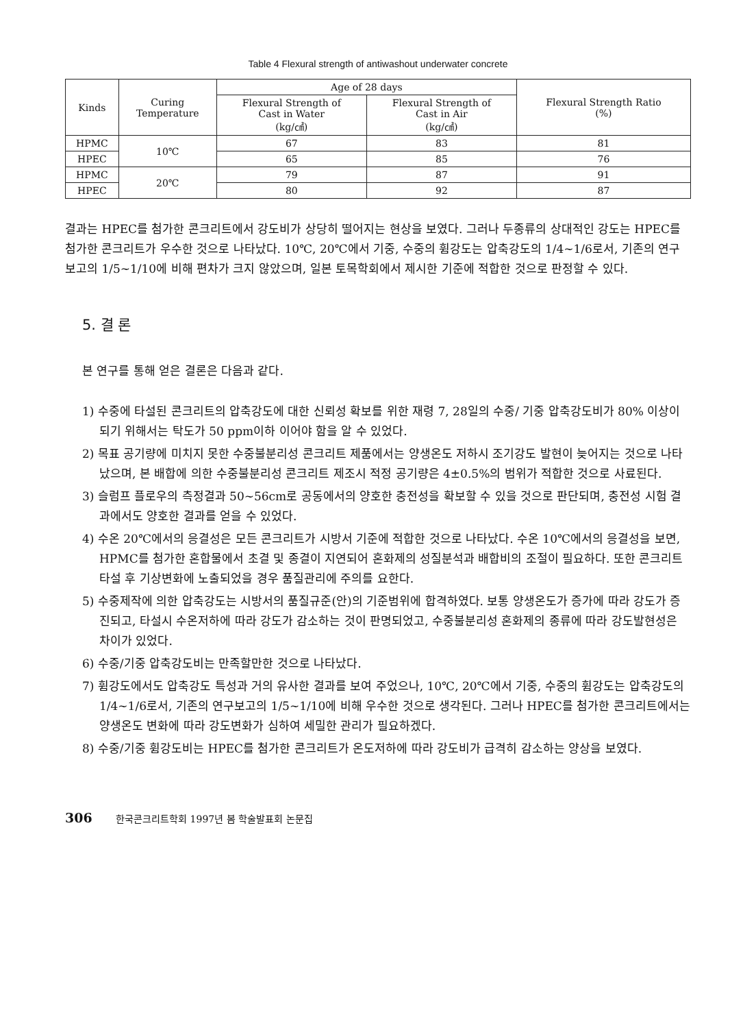Table 4 Flexural strength of antiwashout underwater concrete
| Kinds | Curing Temperature | Age of 28 days | | Flexural Strength Ratio (%) |
| --- | --- | --- | --- | --- |
| | | Flexural Strength of Cast in Water (kg/㎠) | Flexural Strength of Cast in Air (kg/㎠) | |
| HPMC | 10℃ | 67 | 83 | 81 |
| HPEC | | 65 | 85 | 76 |
| HPMC | 20℃ | 79 | 87 | 91 |
| HPEC | | 80 | 92 | 87 |
결과는 HPEC를 첨가한 콘크리트에서 강도비가 상당히 떨어지는 현상을 보였다. 그러나 두종류의 상대적인 강도는 HPEC를 첨가한 콘크리트가 우수한 것으로 나타났다. 10℃, 20℃에서 기중, 수중의 휨강도는 압축강도의 1/4~1/6로서, 기존의 연구보고의 1/5~1/10에 비해 편차가 크지 않았으며, 일본 토목학회에서 제시한 기준에 적합한 것으로 판정할 수 있다.
5. 결 론
본 연구를 통해 얻은 결론은 다음과 같다.
1) 수중에 타설된 콘크리트의 압축강도에 대한 신뢰성 확보를 위한 재령 7, 28일의 수중/ 기중 압축강도비가 80% 이상이 되기 위해서는 탁도가 50 ppm이하 이어야 함을 알 수 있었다.
2) 목표 공기량에 미치지 못한 수중불분리성 콘크리트 제품에서는 양생온도 저하시 조기강도 발현이 늦어지는 것으로 나타났으며, 본 배합에 의한 수중불분리성 콘크리트 제조시 적정 공기량은 4±0.5%의 범위가 적합한 것으로 사료된다.
3) 슬럼프 플로우의 측정결과 50~56cm로 공동에서의 양호한 충전성을 확보할 수 있을 것으로 판단되며, 충전성 시험 결과에서도 양호한 결과를 얻을 수 있었다.
4) 수온 20℃에서의 응결성은 모든 콘크리트가 시방서 기준에 적합한 것으로 나타났다. 수온 10℃에서의 응결성을 보면, HPMC를 첨가한 혼합물에서 초결 및 종결이 지연되어 혼화제의 성질분석과 배합비의 조절이 필요하다. 또한 콘크리트 타설 후 기상변화에 노출되었을 경우 품질관리에 주의를 요한다.
5) 수중제작에 의한 압축강도는 시방서의 품질규준(안)의 기준범위에 합격하였다. 보통 양생온도가 증가에 따라 강도가 증진되고, 타설시 수온저하에 따라 강도가 감소하는 것이 판명되었고, 수중불분리성 혼화제의 종류에 따라 강도발현성은 차이가 있었다.
6) 수중/기중 압축강도비는 만족할만한 것으로 나타났다.
7) 휨강도에서도 압축강도 특성과 거의 유사한 결과를 보여 주었으나, 10℃, 20℃에서 기중, 수중의 휨강도는 압축강도의 1/4~1/6로서, 기존의 연구보고의 1/5~1/10에 비해 우수한 것으로 생각된다. 그러나 HPEC를 첨가한 콘크리트에서는 양생온도 변화에 따라 강도변화가 심하여 세밀한 관리가 필요하겠다.
8) 수중/기중 휨강도비는 HPEC를 첨가한 콘크리트가 온도저하에 따라 강도비가 급격히 감소하는 양상을 보였다.
306 한국콘크리트학회 1997년 봄 학술발표회 논문집